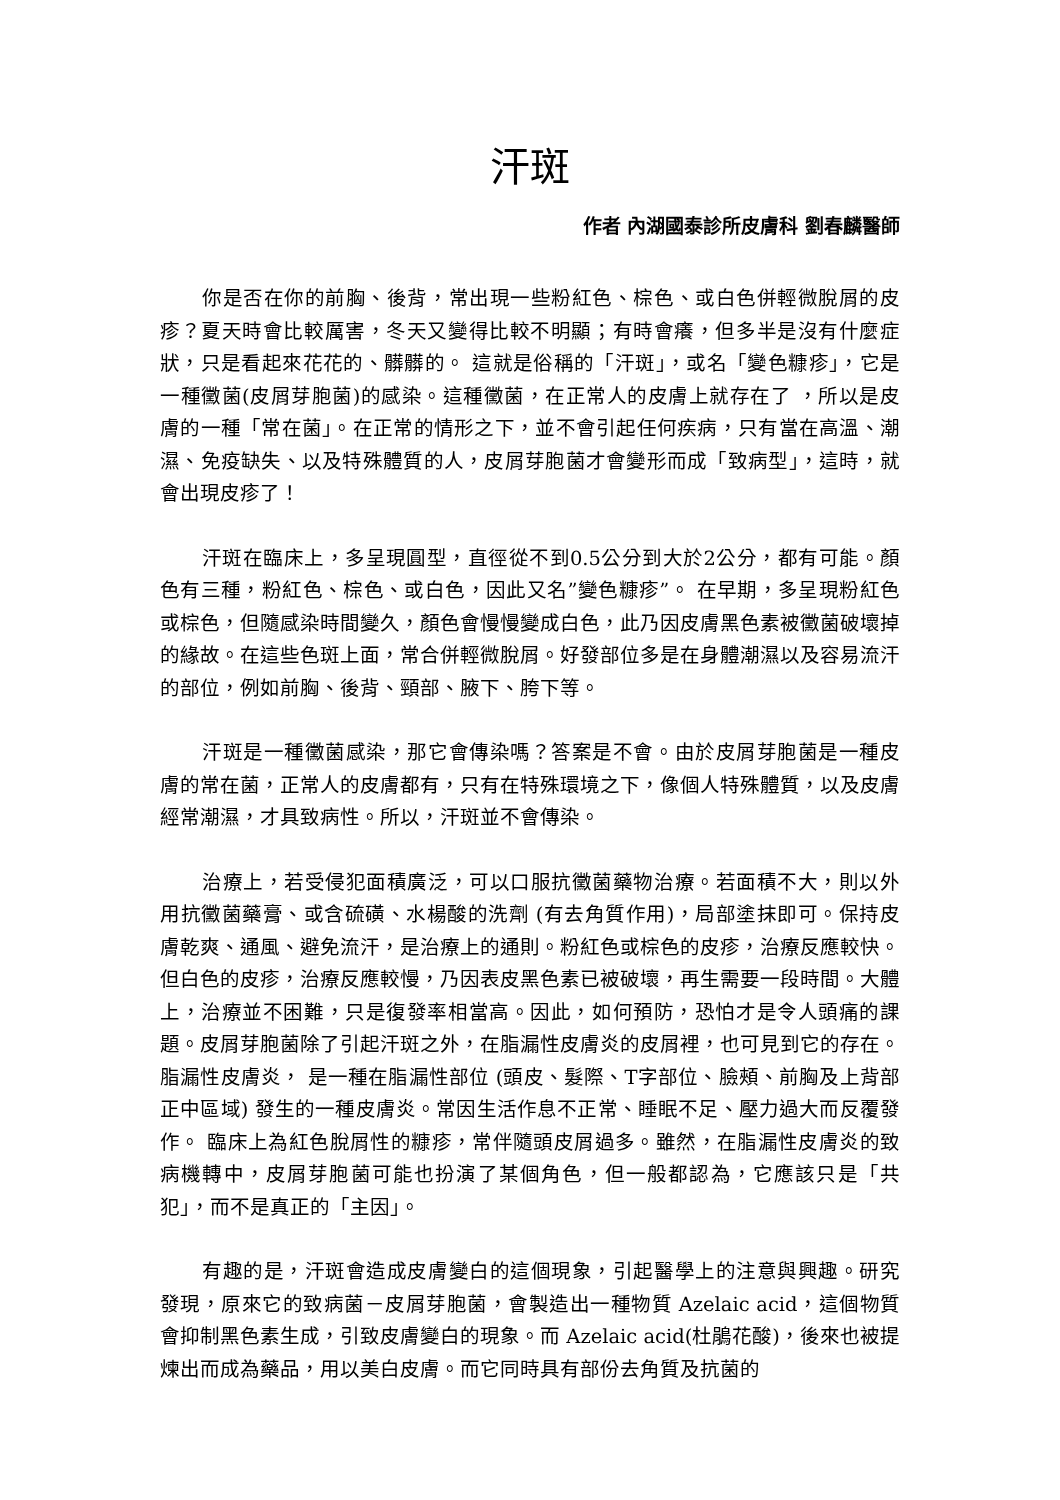汗斑
作者 內湖國泰診所皮膚科 劉春麟醫師
你是否在你的前胸、後背，常出現一些粉紅色、棕色、或白色併輕微脫屑的皮疹？夏天時會比較厲害，冬天又變得比較不明顯；有時會癢，但多半是沒有什麼症狀，只是看起來花花的、髒髒的。 這就是俗稱的「汗斑」，或名「變色糠疹」，它是一種黴菌(皮屑芽胞菌)的感染。這種黴菌，在正常人的皮膚上就存在了 ，所以是皮膚的一種「常在菌」。在正常的情形之下，並不會引起任何疾病，只有當在高溫、潮濕、免疫缺失、以及特殊體質的人，皮屑芽胞菌才會變形而成「致病型」，這時，就會出現皮疹了！
汗斑在臨床上，多呈現圓型，直徑從不到0.5公分到大於2公分，都有可能。顏色有三種，粉紅色、棕色、或白色，因此又名”變色糠疹”。 在早期，多呈現粉紅色或棕色，但隨感染時間變久，顏色會慢慢變成白色，此乃因皮膚黑色素被黴菌破壞掉的緣故。在這些色斑上面，常合併輕微脫屑。好發部位多是在身體潮濕以及容易流汗的部位，例如前胸、後背、頸部、腋下、胯下等。
汗斑是一種黴菌感染，那它會傳染嗎？答案是不會。由於皮屑芽胞菌是一種皮膚的常在菌，正常人的皮膚都有，只有在特殊環境之下，像個人特殊體質，以及皮膚經常潮濕，才具致病性。所以，汗斑並不會傳染。
治療上，若受侵犯面積廣泛，可以口服抗黴菌藥物治療。若面積不大，則以外用抗黴菌藥膏、或含硫磺、水楊酸的洗劑 (有去角質作用)，局部塗抹即可。保持皮膚乾爽、通風、避免流汗，是治療上的通則。粉紅色或棕色的皮疹，治療反應較快。但白色的皮疹，治療反應較慢，乃因表皮黑色素已被破壞，再生需要一段時間。大體上，治療並不困難，只是復發率相當高。因此，如何預防，恐怕才是令人頭痛的課題。皮屑芽胞菌除了引起汗斑之外，在脂漏性皮膚炎的皮屑裡，也可見到它的存在。 脂漏性皮膚炎， 是一種在脂漏性部位 (頭皮、髮際、T字部位、臉頰、前胸及上背部正中區域) 發生的一種皮膚炎。常因生活作息不正常、睡眠不足、壓力過大而反覆發作。 臨床上為紅色脫屑性的糠疹，常伴隨頭皮屑過多。雖然，在脂漏性皮膚炎的致病機轉中，皮屑芽胞菌可能也扮演了某個角色，但一般都認為，它應該只是「共犯」，而不是真正的「主因」。
有趣的是，汗斑會造成皮膚變白的這個現象，引起醫學上的注意與興趣。研究發現，原來它的致病菌－皮屑芽胞菌，會製造出一種物質 Azelaic acid，這個物質會抑制黑色素生成，引致皮膚變白的現象。而 Azelaic acid(杜鵑花酸)，後來也被提煉出而成為藥品，用以美白皮膚。而它同時具有部份去角質及抗菌的